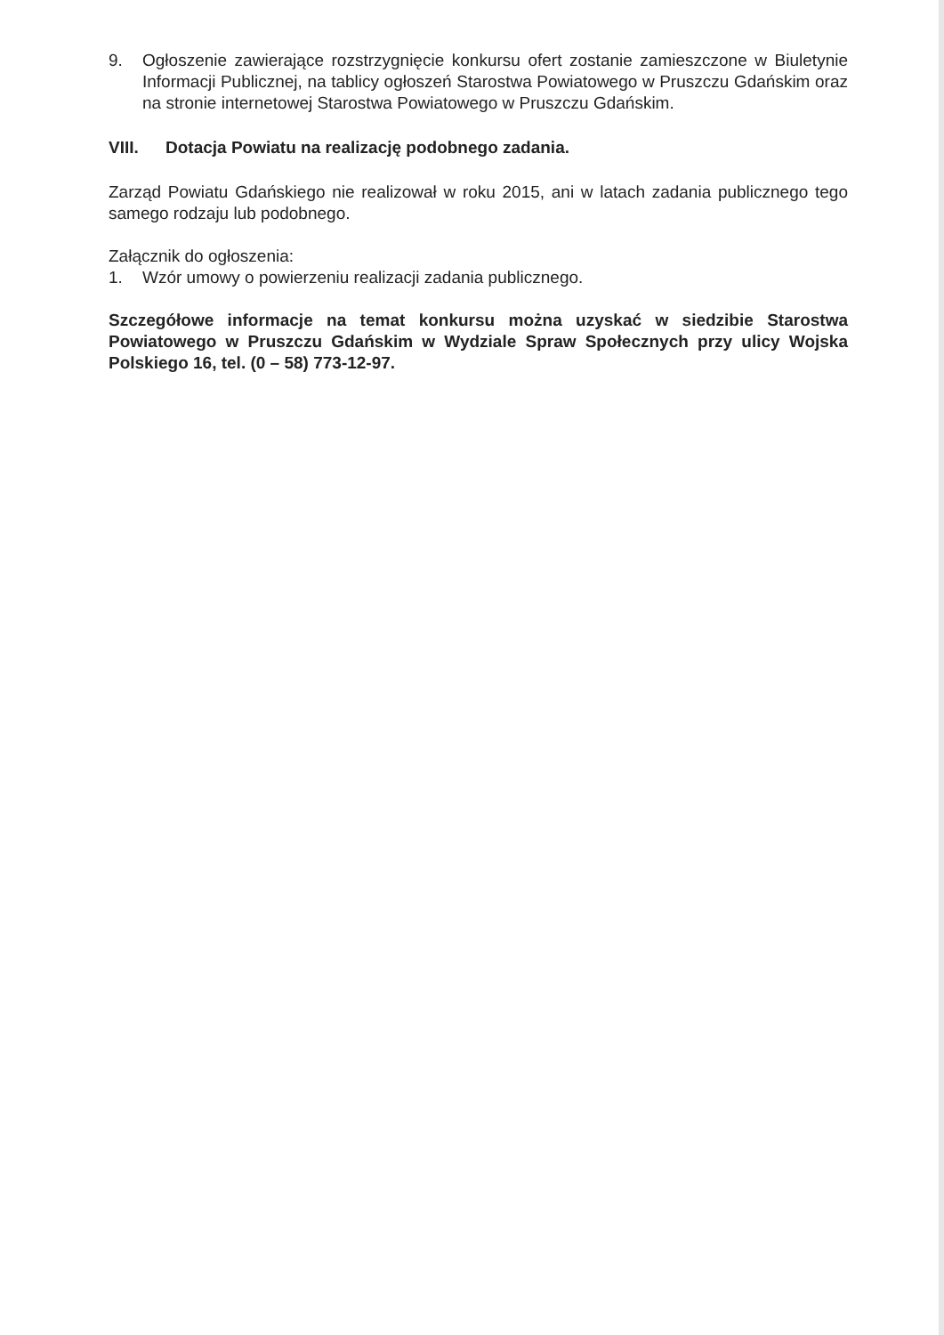9. Ogłoszenie zawierające rozstrzygnięcie konkursu ofert zostanie zamieszczone w Biuletynie Informacji Publicznej, na tablicy ogłoszeń Starostwa Powiatowego w Pruszczu Gdańskim oraz na stronie internetowej Starostwa Powiatowego w Pruszczu Gdańskim.
VIII. Dotacja Powiatu na realizację podobnego zadania.
Zarząd Powiatu Gdańskiego nie realizował w roku 2015, ani w latach zadania publicznego tego samego rodzaju lub podobnego.
Załącznik do ogłoszenia:
1. Wzór umowy o powierzeniu realizacji zadania publicznego.
Szczegółowe informacje na temat konkursu można uzyskać w siedzibie Starostwa Powiatowego w Pruszczu Gdańskim w Wydziale Spraw Społecznych przy ulicy Wojska Polskiego 16, tel. (0 – 58) 773-12-97.